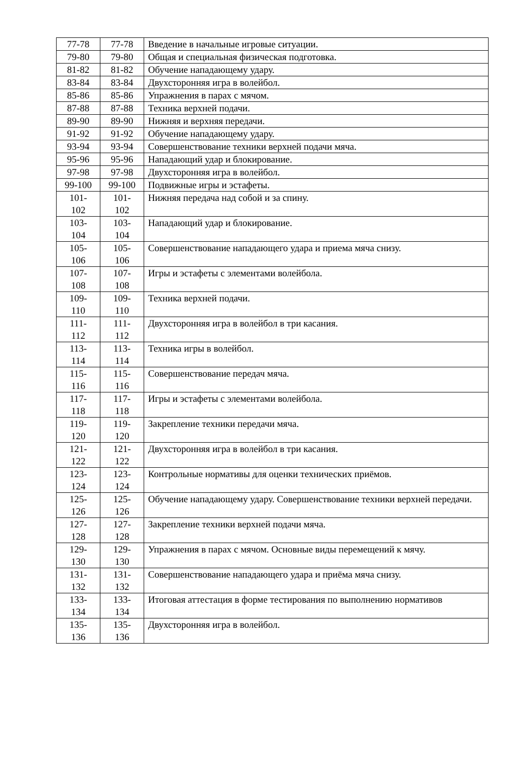| 77-78 | 77-78 | Введение в начальные игровые ситуации. |
| 79-80 | 79-80 | Общая и специальная физическая подготовка. |
| 81-82 | 81-82 | Обучение нападающему удару. |
| 83-84 | 83-84 | Двухсторонняя игра в волейбол. |
| 85-86 | 85-86 | Упражнения в парах с мячом. |
| 87-88 | 87-88 | Техника верхней подачи. |
| 89-90 | 89-90 | Нижняя и верхняя передачи. |
| 91-92 | 91-92 | Обучение нападающему удару. |
| 93-94 | 93-94 | Совершенствование техники верхней подачи мяча. |
| 95-96 | 95-96 | Нападающий удар и блокирование. |
| 97-98 | 97-98 | Двухсторонняя игра в волейбол. |
| 99-100 | 99-100 | Подвижные игры и эстафеты. |
| 101- 102 | 101- 102 | Нижняя передача над собой и за спину. |
| 103- 104 | 103- 104 | Нападающий удар и блокирование. |
| 105- 106 | 105- 106 | Совершенствование нападающего удара и приема мяча снизу. |
| 107- 108 | 107- 108 | Игры и эстафеты с элементами волейбола. |
| 109- 110 | 109- 110 | Техника верхней подачи. |
| 111- 112 | 111- 112 | Двухсторонняя игра в волейбол в три касания. |
| 113- 114 | 113- 114 | Техника игры в волейбол. |
| 115- 116 | 115- 116 | Совершенствование передач мяча. |
| 117- 118 | 117- 118 | Игры и эстафеты с элементами волейбола. |
| 119- 120 | 119- 120 | Закрепление техники передачи мяча. |
| 121- 122 | 121- 122 | Двухсторонняя игра в волейбол в три касания. |
| 123- 124 | 123- 124 | Контрольные нормативы для оценки технических приёмов. |
| 125- 126 | 125- 126 | Обучение нападающему удару. Совершенствование техники верхней передачи. |
| 127- 128 | 127- 128 | Закрепление техники верхней подачи мяча. |
| 129- 130 | 129- 130 | Упражнения в парах с мячом. Основные виды перемещений к мячу. |
| 131- 132 | 131- 132 | Совершенствование нападающего удара и приёма мяча снизу. |
| 133- 134 | 133- 134 | Итоговая аттестация в форме тестирования по выполнению нормативов |
| 135- 136 | 135- 136 | Двухсторонняя игра в волейбол. |